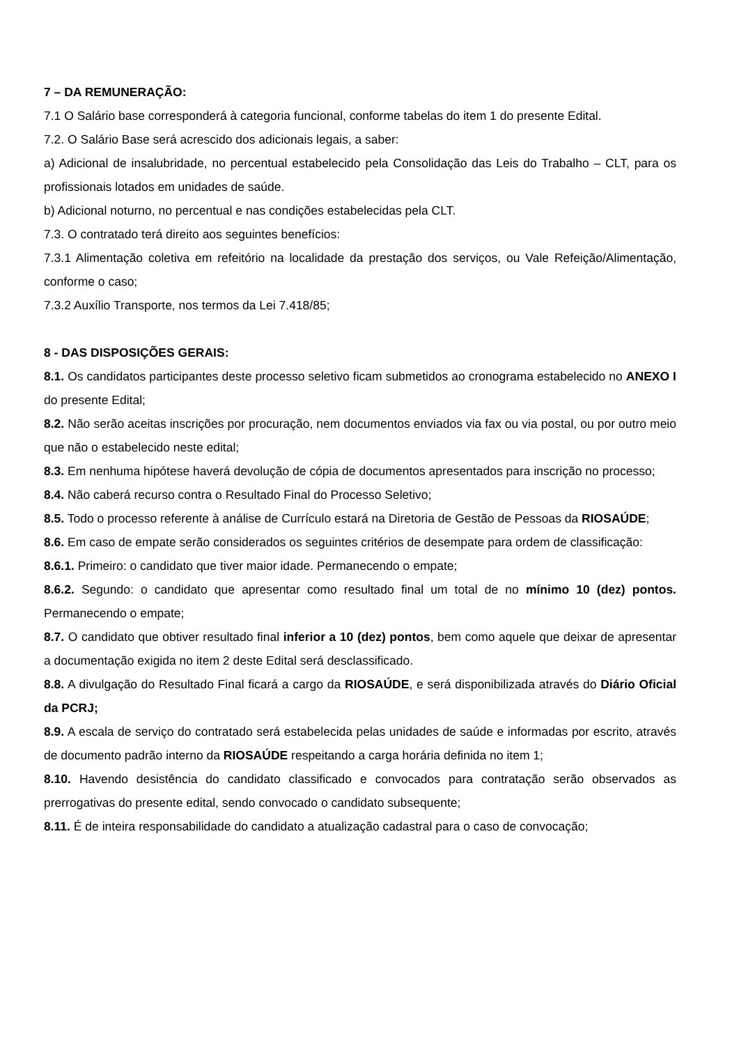7 – DA REMUNERAÇÃO:
7.1 O Salário base corresponderá à categoria funcional, conforme tabelas do item 1 do presente Edital.
7.2. O Salário Base será acrescido dos adicionais legais, a saber:
a) Adicional de insalubridade, no percentual estabelecido pela Consolidação das Leis do Trabalho – CLT, para os profissionais lotados em unidades de saúde.
b) Adicional noturno, no percentual e nas condições estabelecidas pela CLT.
7.3. O contratado terá direito aos seguintes benefícios:
7.3.1 Alimentação coletiva em refeitório na localidade da prestação dos serviços, ou Vale Refeição/Alimentação, conforme o caso;
7.3.2 Auxílio Transporte, nos termos da Lei 7.418/85;
8 - DAS DISPOSIÇÕES GERAIS:
8.1. Os candidatos participantes deste processo seletivo ficam submetidos ao cronograma estabelecido no ANEXO I do presente Edital;
8.2. Não serão aceitas inscrições por procuração, nem documentos enviados via fax ou via postal, ou por outro meio que não o estabelecido neste edital;
8.3. Em nenhuma hipótese haverá devolução de cópia de documentos apresentados para inscrição no processo;
8.4. Não caberá recurso contra o Resultado Final do Processo Seletivo;
8.5. Todo o processo referente à análise de Currículo estará na Diretoria de Gestão de Pessoas da RIOSAÚDE;
8.6. Em caso de empate serão considerados os seguintes critérios de desempate para ordem de classificação:
8.6.1. Primeiro: o candidato que tiver maior idade. Permanecendo o empate;
8.6.2. Segundo: o candidato que apresentar como resultado final um total de no mínimo 10 (dez) pontos. Permanecendo o empate;
8.7. O candidato que obtiver resultado final inferior a 10 (dez) pontos, bem como aquele que deixar de apresentar a documentação exigida no item 2 deste Edital será desclassificado.
8.8. A divulgação do Resultado Final ficará a cargo da RIOSAÚDE, e será disponibilizada através do Diário Oficial da PCRJ;
8.9. A escala de serviço do contratado será estabelecida pelas unidades de saúde e informadas por escrito, através de documento padrão interno da RIOSAÚDE respeitando a carga horária definida no item 1;
8.10. Havendo desistência do candidato classificado e convocados para contratação serão observados as prerrogativas do presente edital, sendo convocado o candidato subsequente;
8.11. É de inteira responsabilidade do candidato a atualização cadastral para o caso de convocação;